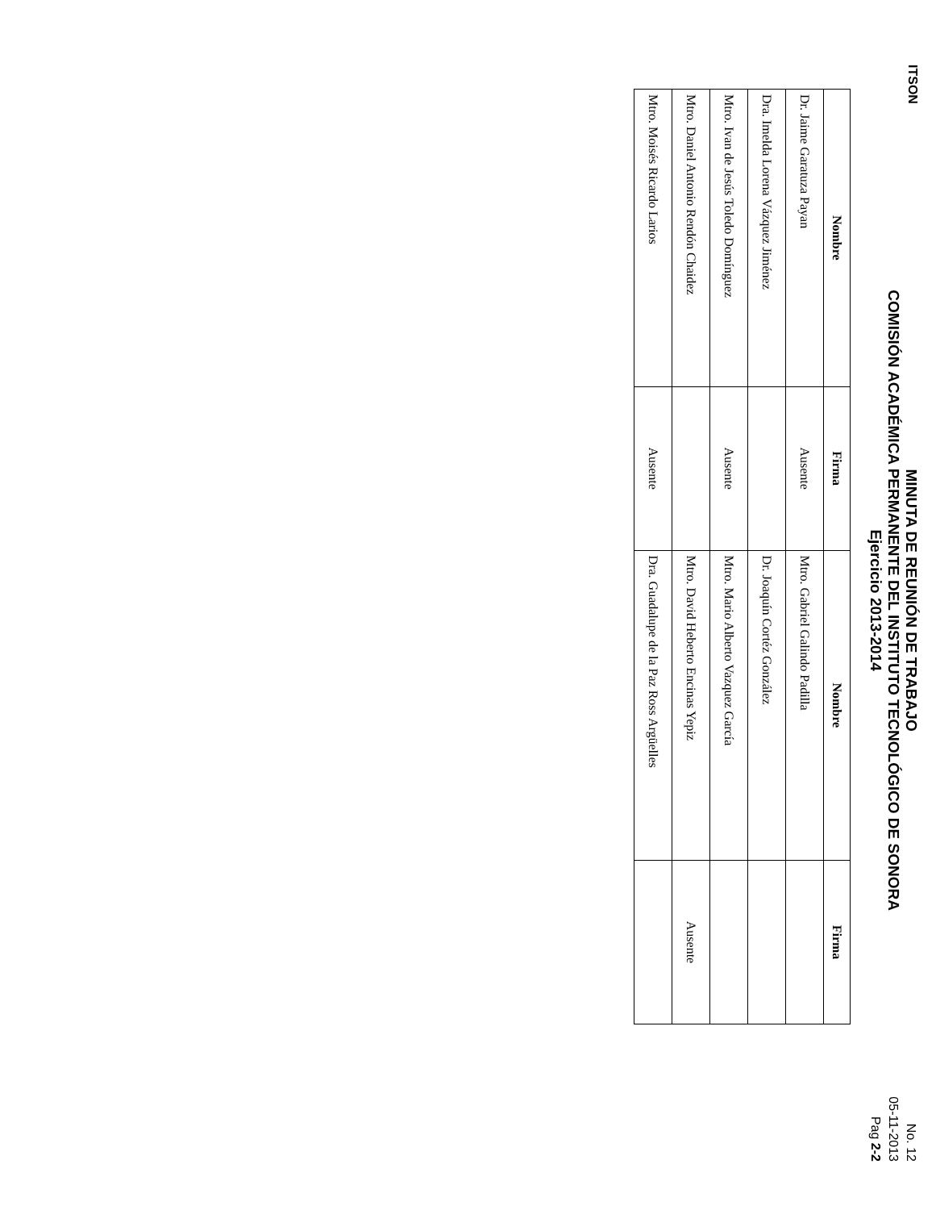ITSON
MINUTA DE REUNIÓN DE TRABAJO
COMISIÓN ACADÉMICA PERMANENTE DEL INSTITUTO TECNOLÓGICO DE SONORA
Ejercicio 2013-2014
No. 12
05-11-2013
Pag 2-2
| Nombre | Firma | Nombre | Firma |
| --- | --- | --- | --- |
| Dr. Jaime Garatuza Payan | Ausente | Mtro. Gabriel Galindo Padilla | |
| Dra. Imelda Lorena Vázquez Jiménez | | Dr. Joaquín Cortéz González | |
| Mtro. Ivan de Jesús Toledo Domínguez | Ausente | Mtro. Mario Alberto Vazquez García | |
| Mtro. Daniel Antonio Rendón Chaidez | | Mtro. David Heberto Encinas Yepiz | Ausente |
| Mtro. Moisés Ricardo Larios | Ausente | Dra. Guadalupe de la Paz Ross Argüelles | |